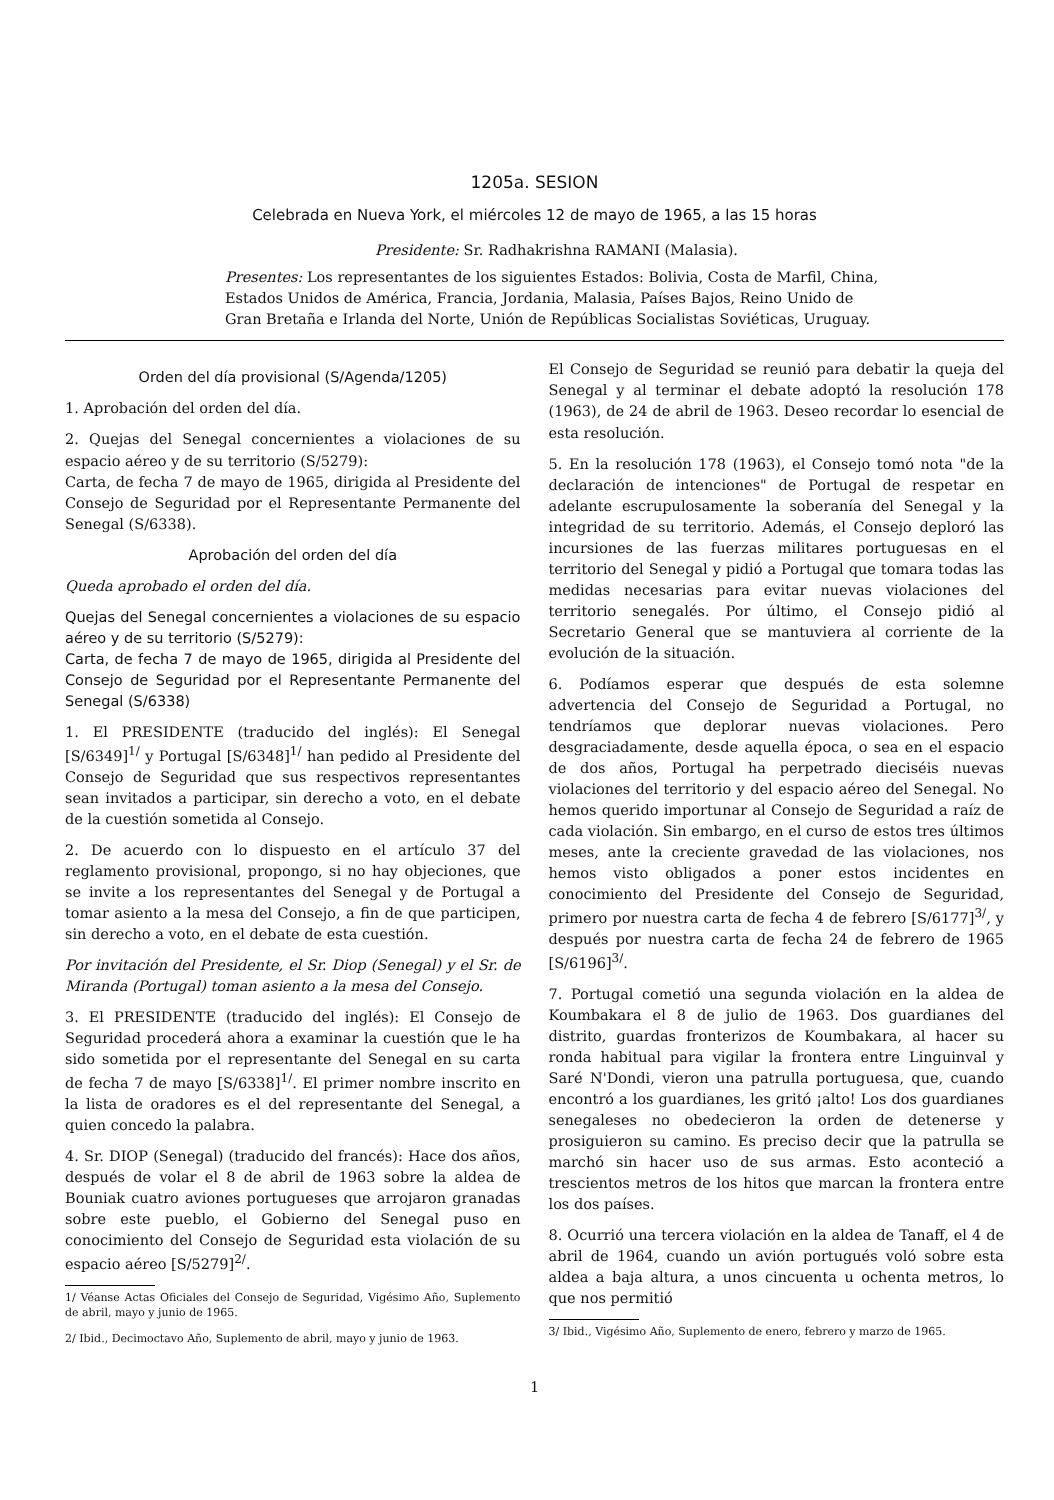1205a. SESION
Celebrada en Nueva York, el miércoles 12 de mayo de 1965, a las 15 horas
Presidente: Sr. Radhakrishna RAMANI (Malasia).
Presentes: Los representantes de los siguientes Estados: Bolivia, Costa de Marfil, China, Estados Unidos de América, Francia, Jordania, Malasia, Países Bajos, Reino Unido de Gran Bretaña e Irlanda del Norte, Unión de Repúblicas Socialistas Soviéticas, Uruguay.
Orden del día provisional (S/Agenda/1205)
1. Aprobación del orden del día.
2. Quejas del Senegal concernientes a violaciones de su espacio aéreo y de su territorio (S/5279):
Carta, de fecha 7 de mayo de 1965, dirigida al Presidente del Consejo de Seguridad por el Representante Permanente del Senegal (S/6338).
Aprobación del orden del día
Queda aprobado el orden del día.
Quejas del Senegal concernientes a violaciones de su espacio aéreo y de su territorio (S/5279):
Carta, de fecha 7 de mayo de 1965, dirigida al Presidente del Consejo de Seguridad por el Representante Permanente del Senegal (S/6338)
1. El PRESIDENTE (traducido del inglés): El Senegal [S/6349]<sup>1/</sup> y Portugal [S/6348]<sup>1/</sup> han pedido al Presidente del Consejo de Seguridad que sus respectivos representantes sean invitados a participar, sin derecho a voto, en el debate de la cuestión sometida al Consejo.
2. De acuerdo con lo dispuesto en el artículo 37 del reglamento provisional, propongo, si no hay objeciones, que se invite a los representantes del Senegal y de Portugal a tomar asiento a la mesa del Consejo, a fin de que participen, sin derecho a voto, en el debate de esta cuestión.
Por invitación del Presidente, el Sr. Diop (Senegal) y el Sr. de Miranda (Portugal) toman asiento a la mesa del Consejo.
3. El PRESIDENTE (traducido del inglés): El Consejo de Seguridad procederá ahora a examinar la cuestión que le ha sido sometida por el representante del Senegal en su carta de fecha 7 de mayo [S/6338]<sup>1/</sup>. El primer nombre inscrito en la lista de oradores es el del representante del Senegal, a quien concedo la palabra.
4. Sr. DIOP (Senegal) (traducido del francés): Hace dos años, después de volar el 8 de abril de 1963 sobre la aldea de Bouniak cuatro aviones portugueses que arrojaron granadas sobre este pueblo, el Gobierno del Senegal puso en conocimiento del Consejo de Seguridad esta violación de su espacio aéreo [S/5279]<sup>2/</sup>.
1/ Véanse Actas Oficiales del Consejo de Seguridad, Vigésimo Año, Suplemento de abril, mayo y junio de 1965.
2/ Ibid., Decimoctavo Año, Suplemento de abril, mayo y junio de 1963.
El Consejo de Seguridad se reunió para debatir la queja del Senegal y al terminar el debate adoptó la resolución 178 (1963), de 24 de abril de 1963. Deseo recordar lo esencial de esta resolución.
5. En la resolución 178 (1963), el Consejo tomó nota "de la declaración de intenciones" de Portugal de respetar en adelante escrupulosamente la soberanía del Senegal y la integridad de su territorio. Además, el Consejo deploró las incursiones de las fuerzas militares portuguesas en el territorio del Senegal y pidió a Portugal que tomara todas las medidas necesarias para evitar nuevas violaciones del territorio senegalés. Por último, el Consejo pidió al Secretario General que se mantuviera al corriente de la evolución de la situación.
6. Podíamos esperar que después de esta solemne advertencia del Consejo de Seguridad a Portugal, no tendríamos que deplorar nuevas violaciones. Pero desgraciadamente, desde aquella época, o sea en el espacio de dos años, Portugal ha perpetrado dieciséis nuevas violaciones del territorio y del espacio aéreo del Senegal. No hemos querido importunar al Consejo de Seguridad a raíz de cada violación. Sin embargo, en el curso de estos tres últimos meses, ante la creciente gravedad de las violaciones, nos hemos visto obligados a poner estos incidentes en conocimiento del Presidente del Consejo de Seguridad, primero por nuestra carta de fecha 4 de febrero [S/6177]<sup>3/</sup>, y después por nuestra carta de fecha 24 de febrero de 1965 [S/6196]<sup>3/</sup>.
7. Portugal cometió una segunda violación en la aldea de Koumbakara el 8 de julio de 1963. Dos guardianes del distrito, guardas fronterizos de Koumbakara, al hacer su ronda habitual para vigilar la frontera entre Linguinval y Saré N'Dondi, vieron una patrulla portuguesa, que, cuando encontró a los guardianes, les gritó ¡alto! Los dos guardianes senegaleses no obedecieron la orden de detenerse y prosiguieron su camino. Es preciso decir que la patrulla se marchó sin hacer uso de sus armas. Esto aconteció a trescientos metros de los hitos que marcan la frontera entre los dos países.
8. Ocurrió una tercera violación en la aldea de Tanaff, el 4 de abril de 1964, cuando un avión portugués voló sobre esta aldea a baja altura, a unos cincuenta u ochenta metros, lo que nos permitió
3/ Ibid., Vigésimo Año, Suplemento de enero, febrero y marzo de 1965.
1